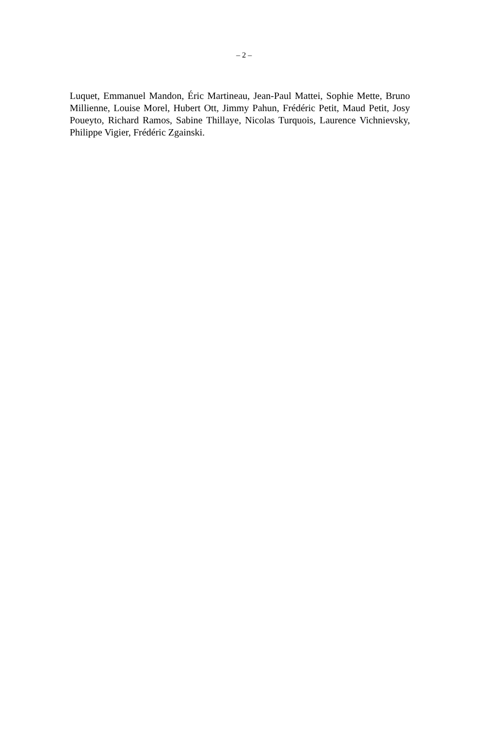– 2 –
Luquet, Emmanuel Mandon, Éric Martineau, Jean-Paul Mattei, Sophie Mette, Bruno Millienne, Louise Morel, Hubert Ott, Jimmy Pahun, Frédéric Petit, Maud Petit, Josy Poueyto, Richard Ramos, Sabine Thillaye, Nicolas Turquois, Laurence Vichnievsky, Philippe Vigier, Frédéric Zgainski.